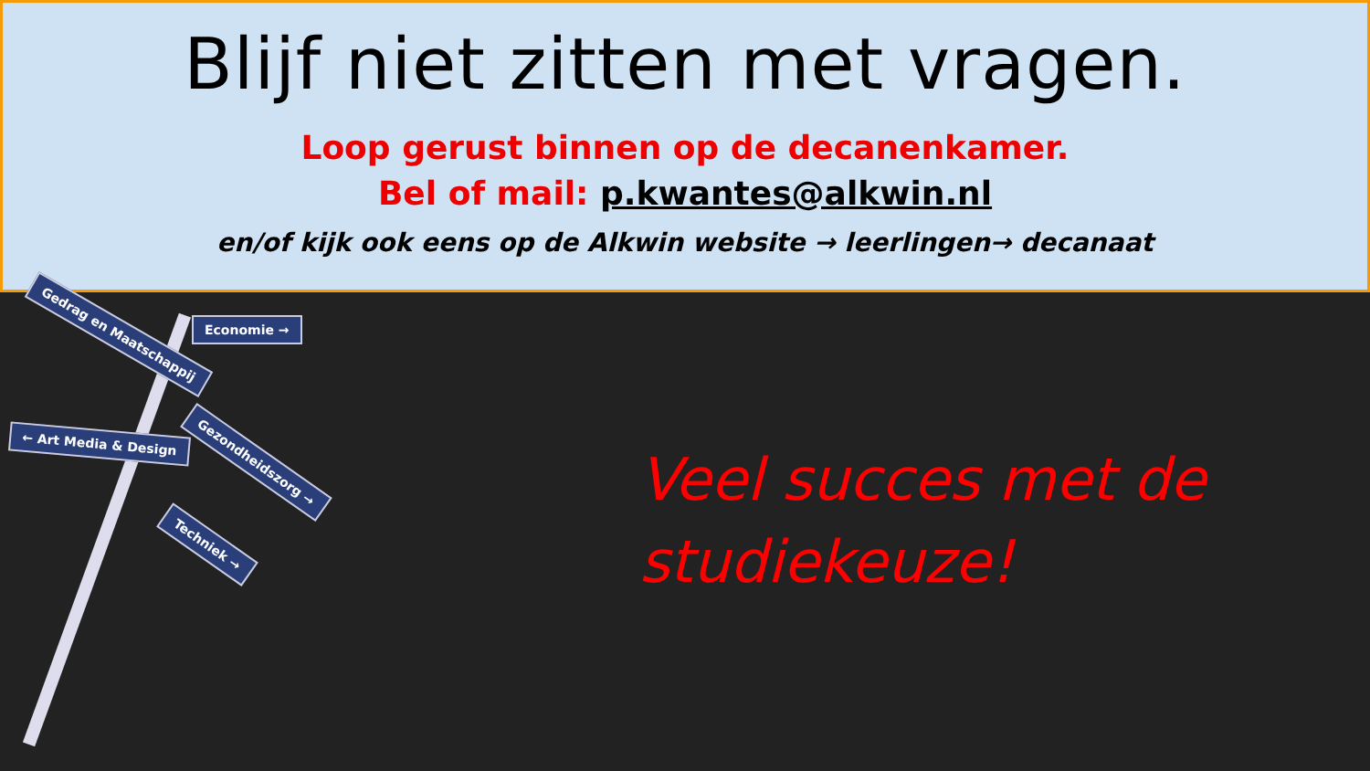Blijf niet zitten met vragen.
Loop gerust binnen op de decanenkamer.
Bel of mail: p.kwantes@alkwin.nl
en/of kijk ook eens op de Alkwin website → leerlingen→ decanaat
Gedrag en Maatschappij Economie →
Gezondheidszorg →
← Art Media & Design
Techniek →
Veel succes met de studiekeuze!